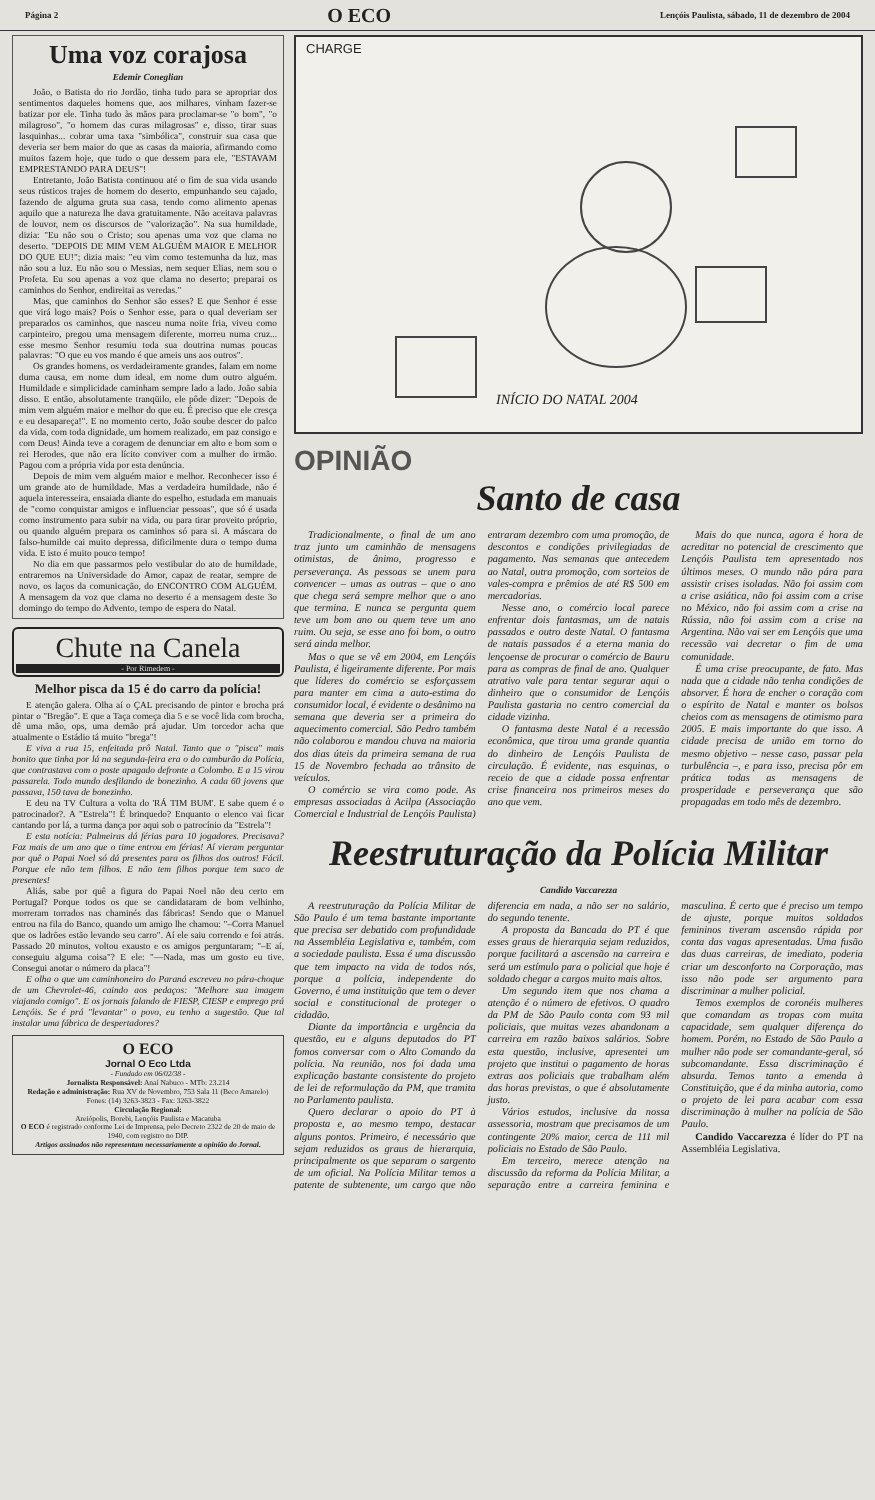Página 2 O ECO Lençóis Paulista, sábado, 11 de dezembro de 2004
Uma voz corajosa
Edemir Coneglian
João, o Batista do rio Jordão, tinha tudo para se apropriar dos sentimentos daqueles homens que, aos milhares, vinham fazer-se batizar por ele. Tinha tudo às mãos para proclamar-se "o bom", "o milagroso", "o homem das curas milagrosas" e, disso, tirar suas lasquinhas... cobrar uma taxa "simbólica", construir sua casa que deveria ser bem maior do que as casas da maioria, afirmando como muitos fazem hoje, que tudo o que dessem para ele, "ESTAVAM EMPRESTANDO PARA DEUS"!
Entretanto, João Batista continuou até o fim de sua vida usando seus rústicos trajes de homem do deserto, empunhando seu cajado, fazendo de alguma gruta sua casa, tendo como alimento apenas aquilo que a natureza lhe dava gratuitamente. Não aceitava palavras de louvor, nem os discursos de "valorização". Na sua humildade, dizia: "Eu não sou o Cristo; sou apenas uma voz que clama no deserto. "DEPOIS DE MIM VEM ALGUÉM MAIOR E MELHOR DO QUE EU!"; dizia mais: "eu vim como testemunha da luz, mas não sou a luz. Eu não sou o Messias, nem sequer Elias, nem sou o Profeta. Eu sou apenas a voz que clama no deserto; preparai os caminhos do Senhor, endireitai as veredas."
Mas, que caminhos do Senhor são esses? E que Senhor é esse que virá logo mais? Pois o Senhor esse, para o qual deveriam ser preparados os caminhos, que nasceu numa noite fria, viveu como carpinteiro, pregou uma mensagem diferente, morreu numa cruz... esse mesmo Senhor resumiu toda sua doutrina numas poucas palavras: "O que eu vos mando é que ameis uns aos outros".
Os grandes homens, os verdadeiramente grandes, falam em nome duma causa, em nome dum ideal, em nome dum outro alguém. Humildade e simplicidade caminham sempre lado a lado. João sabia disso. E então, absolutamente tranqüilo, ele pôde dizer: "Depois de mim vem alguém maior e melhor do que eu. É preciso que ele cresça e eu desapareça!". E no momento certo, João soube descer do palco da vida, com toda dignidade, um homem realizado, em paz consigo e com Deus! Ainda teve a coragem de denunciar em alto e bom som o rei Herodes, que não era lícito conviver com a mulher do irmão. Pagou com a própria vida por esta denúncia.
Depois de mim vem alguém maior e melhor. Reconhecer isso é um grande ato de humildade. Mas a verdadeira humildade, não é aquela interesseira, ensaiada diante do espelho, estudada em manuais de "como conquistar amigos e influenciar pessoas", que só é usada como instrumento para subir na vida, ou para tirar proveito próprio, ou quando alguém prepara os caminhos só para si. A máscara do falso-humilde cai muito depressa, dificilmente dura o tempo duma vida. E isto é muito pouco tempo!
No dia em que passarmos pelo vestibular do ato de humildade, entraremos na Universidade do Amor, capaz de reatar, sempre de novo, os laços da comunicação, do ENCONTRO COM ALGUÉM. A mensagem da voz que clama no deserto é a mensagem deste 3o domingo do tempo do Advento, tempo de espera do Natal.
Chute na Canela
- Por Rimedem -
Melhor pisca da 15 é do carro da polícia!
E atenção galera. Olha aí o ÇAL precisando de pintor e brocha prá pintar o "Bregão". E que a Taça começa dia 5 e se você lida com brocha, dê uma mão, ops, uma demão prá ajudar. Um torcedor acha que atualmente o Estádio tá muito "brega"!
E viva a rua 15, enfeitada prô Natal. Tanto que o "pisca" mais bonito que tinha por lá na segunda-feira era o do camburão da Polícia, que contrastava com o poste apagado defronte a Colombo. E a 15 virou passarela. Todo mundo desfilando de bonezinho. A cada 60 jovens que passava, 150 tava de bonezinho.
E deu na TV Cultura a volta do 'RÁ TIM BUM'. E sabe quem é o patrocinador?. A "Estrela"! É brinquedo? Enquanto o elenco vai ficar cantando por lá, a turma dança por aqui sob o patrocínio da "Estrela"!
E esta notícia: Palmeiras dá férias para 10 jogadores. Precisava? Faz mais de um ano que o time entrou em férias! Aí vieram perguntar por quê o Papai Noel só dá presentes para os filhos dos outros! Fácil. Porque ele não tem filhos. E não tem filhos porque tem saco de presentes!
Aliás, sabe por quê a figura do Papai Noel não deu certo em Portugal? Porque todos os que se candidataram de bom velhinho, morreram torrados nas chaminés das fábricas! Sendo que o Manuel entrou na fila do Banco, quando um amigo lhe chamou: "–Corra Manuel que os ladrões estão levando seu carro". Aí ele saiu correndo e foi atrás. Passado 20 minutos, voltou exausto e os amigos perguntaram; "–E aí, conseguiu alguma coisa"? E ele: "—Nada, mas um gosto eu tive. Consegui anotar o número da placa"!
E olha o que um caminhoneiro do Paraná escreveu no pára-choque de um Chevrolet-46, caindo aos pedaços: "Melhore sua imagem viajando comigo". E os jornais falando de FIESP, CIESP e emprego prá Lençóis. Se é prá "levantar" o povo, eu tenho a sugestão. Que tal instalar uma fábrica de despertadores?
O ECO
Jornal O Eco Ltda
- Fundado em 06/02/38 -
Jornalista Responsável: Anaí Nabuco - MTb: 23.214
Redação e administração: Rua XV de Novembro, 753 Sala 11 (Beco Amarelo)
Fones: (14) 3263-3823 - Fax: 3263-3822
Circulação Regional:
Areiópolis, Borebi, Lençóis Paulista e Macatuba
O ECO é registrado conforme Lei de Imprensa, pelo Decreto 2322 de 20 de maio de 1940, com registro no DIP.
Artigos assinados não representam necessariamente a opinião do Jornal.
CHARGE
INÍCIO DO NATAL 2004
OPINIÃO
Santo de casa
Tradicionalmente, o final de um ano traz junto um caminhão de mensagens otimistas, de ânimo, progresso e perseverança. As pessoas se unem para convencer – umas as outras – que o ano que chega será sempre melhor que o ano que termina. E nunca se pergunta quem teve um bom ano ou quem teve um ano ruim. Ou seja, se esse ano foi bom, o outro será ainda melhor.
Mas o que se vê em 2004, em Lençóis Paulista, é ligeiramente diferente. Por mais que líderes do comércio se esforçassem para manter em cima a auto-estima do consumidor local, é evidente o desânimo na semana que deveria ser a primeira do aquecimento comercial. São Pedro também não colaborou e mandou chuva na maioria dos dias úteis da primeira semana de rua 15 de Novembro fechada ao trânsito de veículos.
O comércio se vira como pode. As empresas associadas à Acilpa (Associação Comercial e Industrial de Lençóis Paulista) entraram dezembro com uma promoção, de descontos e condições privilegiadas de pagamento. Nas semanas que antecedem ao Natal, outra promoção, com sorteios de vales-compra e prêmios de até R$ 500 em mercadorias.
Nesse ano, o comércio local parece enfrentar dois fantasmas, um de natais passados e outro deste Natal. O fantasma de natais passados é a eterna mania do lençoense de procurar o comércio de Bauru para as compras de final de ano. Qualquer atrativo vale para tentar segurar aqui o dinheiro que o consumidor de Lençóis Paulista gastaria no centro comercial da cidade vizinha.
O fantasma deste Natal é a recessão econômica, que tirou uma grande quantia do dinheiro de Lençóis Paulista de circulação. É evidente, nas esquinas, o receio de que a cidade possa enfrentar crise financeira nos primeiros meses do ano que vem.
Mais do que nunca, agora é hora de acreditar no potencial de crescimento que Lençóis Paulista tem apresentado nos últimos meses. O mundo não pára para assistir crises isoladas. Não foi assim com a crise asiática, não foi assim com a crise no México, não foi assim com a crise na Rússia, não foi assim com a crise na Argentina. Não vai ser em Lençóis que uma recessão vai decretar o fim de uma comunidade.
É uma crise preocupante, de fato. Mas nada que a cidade não tenha condições de absorver. É hora de encher o coração com o espírito de Natal e manter os bolsos cheios com as mensagens de otimismo para 2005. E mais importante do que isso. A cidade precisa de união em torno do mesmo objetivo – nesse caso, passar pela turbulência –, e para isso, precisa pôr em prática todas as mensagens de prosperidade e perseverança que são propagadas em todo mês de dezembro.
Reestruturação da Polícia Militar
Candido Vaccarezza
A reestruturação da Polícia Militar de São Paulo é um tema bastante importante que precisa ser debatido com profundidade na Assembléia Legislativa e, também, com a sociedade paulista. Essa é uma discussão que tem impacto na vida de todos nós, porque a polícia, independente do Governo, é uma instituição que tem o dever social e constitucional de proteger o cidadão.
Diante da importância e urgência da questão, eu e alguns deputados do PT fomos conversar com o Alto Comando da polícia. Na reunião, nos foi dada uma explicação bastante consistente do projeto de lei de reformulação da PM, que tramita no Parlamento paulista.
Quero declarar o apoio do PT à proposta e, ao mesmo tempo, destacar alguns pontos. Primeiro, é necessário que sejam reduzidos os graus de hierarquia, principalmente os que separam o sargento de um oficial. Na Polícia Militar temos a patente de subtenente, um cargo que não diferencia em nada, a não ser no salário, do segundo tenente.
A proposta da Bancada do PT é que esses graus de hierarquia sejam reduzidos, porque facilitará a ascensão na carreira e será um estímulo para o policial que hoje é soldado chegar a cargos muito mais altos.
Um segundo item que nos chama a atenção é o número de efetivos. O quadro da PM de São Paulo conta com 93 mil policiais, que muitas vezes abandonam a carreira em razão baixos salários. Sobre esta questão, inclusive, apresentei um projeto que institui o pagamento de horas extras aos policiais que trabalham além das horas previstas, o que é absolutamente justo.
Vários estudos, inclusive da nossa assessoria, mostram que precisamos de um contingente 20% maior, cerca de 111 mil policiais no Estado de São Paulo.
Em terceiro, merece atenção na discussão da reforma da Polícia Militar, a separação entre a carreira feminina e masculina. É certo que é preciso um tempo de ajuste, porque muitos soldados femininos tiveram ascensão rápida por conta das vagas apresentadas. Uma fusão das duas carreiras, de imediato, poderia criar um desconforto na Corporação, mas isso não pode ser argumento para discriminar a mulher policial.
Temos exemplos de coronéis mulheres que comandam as tropas com muita capacidade, sem qualquer diferença do homem. Porém, no Estado de São Paulo a mulher não pode ser comandante-geral, só subcomandante. Essa discriminação é absurda. Temos tanto a emenda à Constituição, que é da minha autoria, como o projeto de lei para acabar com essa discriminação à mulher na polícia de São Paulo.
Candido Vaccarezza é líder do PT na Assembléia Legislativa.